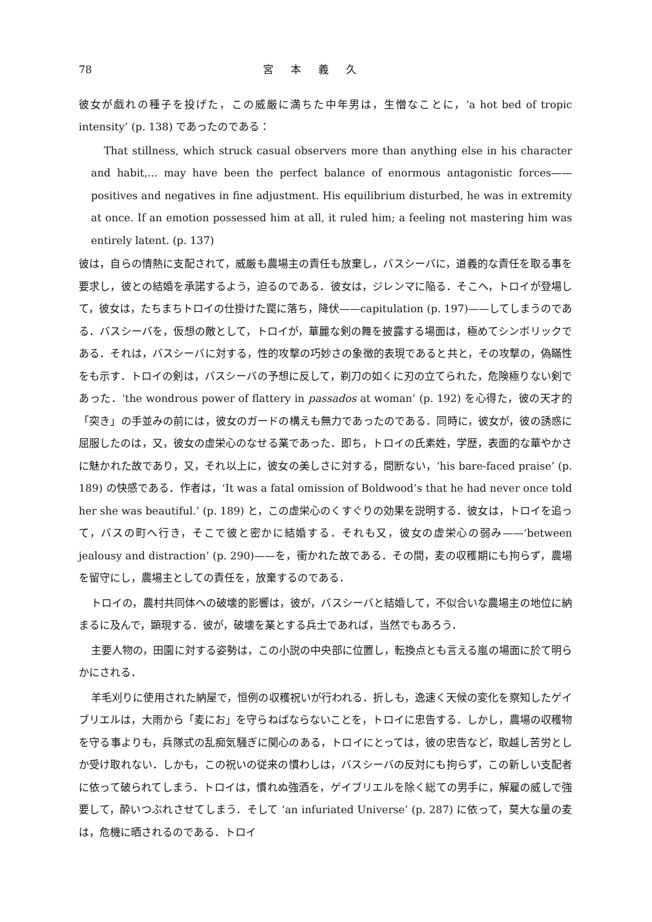78 宮本義久
彼女が戯れの種子を投げた，この威厳に満ちた中年男は，生憎なことに，‘a hot bed of tropic intensity’ (p. 138) であったのである：
That stillness, which struck casual observers more than anything else in his character and habit,... may have been the perfect balance of enormous antagonistic forces——positives and negatives in fine adjustment. His equilibrium disturbed, he was in extremity at once. If an emotion possessed him at all, it ruled him; a feeling not mastering him was entirely latent. (p. 137)
彼は，自らの情熱に支配されて，威厳も農場主の責任も放棄し，バスシーバに，道義的な責任を取る事を要求し，彼との結婚を承諾するよう，迫るのである．彼女は，ジレンマに陥る．そこへ，トロイが登場して，彼女は，たちまちトロイの仕掛けた罠に落ち，降伏——capitulation (p. 197)——してしまうのである．バスシーバを，仮想の敵として，トロイが，華麗な剣の舞を披露する場面は，極めてシンボリックである．それは，バスシーバに対する，性的攻撃の巧妙さの象徴的表現であると共と，その攻撃の，偽瞞性をも示す．トロイの剣は，バスシーバの予想に反して，剃刀の如くに刃の立てられた，危険極りない剣であった．‘the wondrous power of flattery in passados at woman’ (p. 192) を心得た，彼の天才的「突き」の手並みの前には，彼女のガードの構えも無力であったのである．同時に，彼女が，彼の誘惑に屈服したのは，又，彼女の虚栄心のなせる業であった．即ち，トロイの氏素姓，学歴，表面的な華やかさに魅かれた故であり，又，それ以上に，彼女の美しさに対する，間断ない，‘his bare-faced praise’ (p. 189) の快感である．作者は，‘It was a fatal omission of Boldwood’s that he had never once told her she was beautiful.’ (p. 189) と，この虚栄心のくすぐりの効果を説明する．彼女は，トロイを追って，バスの町へ行き，そこで彼と密かに結婚する．それも又，彼女の虚栄心の弱み——‘between jealousy and distraction’ (p. 290)——を，衝かれた故である．その間，麦の収穫期にも拘らず，農場を留守にし，農場主としての責任を，放棄するのである．
トロイの，農村共同体への破壊的影響は，彼が，バスシーバと結婚して，不似合いな農場主の地位に納まるに及んで，顕現する．彼が，破壊を業とする兵士であれば，当然でもあろう．
主要人物の，田園に対する姿勢は，この小説の中央部に位置し，転換点とも言える嵐の場面に於て明らかにされる．
羊毛刈りに使用された納屋で，恒例の収穫祝いが行われる．折しも，逸速く天候の変化を察知したゲイブリエルは，大雨から「麦にお」を守らねばならないことを，トロイに忠告する．しかし，農場の収穫物を守る事よりも，兵隊式の乱痴気騒ぎに関心のある，トロイにとっては，彼の忠告など，取越し苦労としか受け取れない．しかも，この祝いの従来の慣わしは，バスシーバの反対にも拘らず，この新しい支配者に依って破られてしまう．トロイは，慣れぬ強酒を，ゲイブリエルを除く総ての男手に，解雇の威しで強要して，酔いつぶれさせてしまう．そして ‘an infuriated Universe’ (p. 287) に依って，莫大な量の麦は，危機に晒されるのである．トロイ